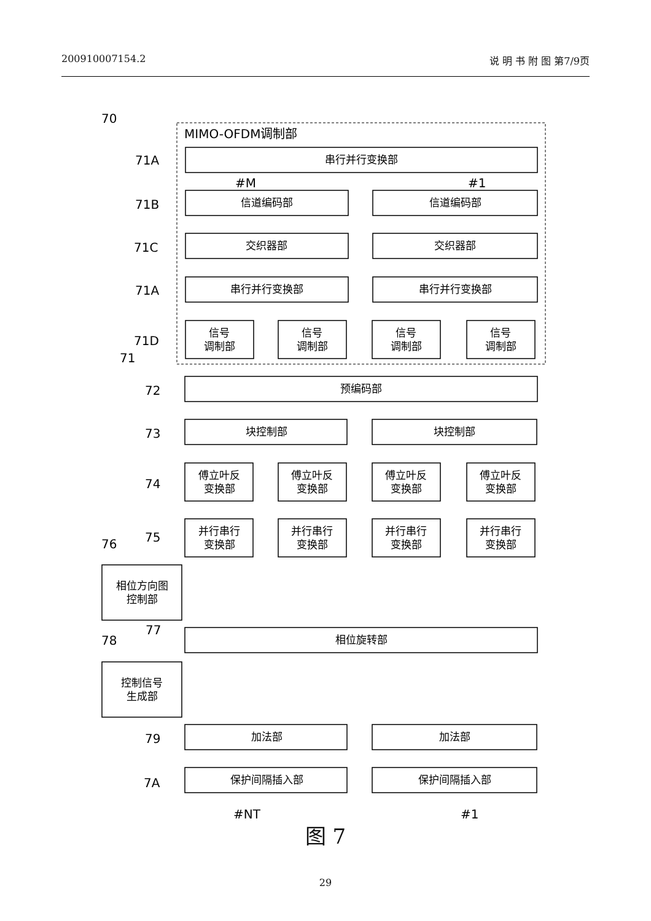200910007154.2 说 明 书 附 图 第7/9页
MIMO-OFDM调制部
串行并行变换部
信道编码部
信道编码部
交织器部
交织器部
串行并行变换部
串行并行变换部
信号
调制部
信号
调制部
信号
调制部
信号
调制部
预编码部
块控制部
块控制部
傅立叶反
变换部
傅立叶反
变换部
傅立叶反
变换部
傅立叶反
变换部
并行串行
变换部
并行串行
变换部
并行串行
变换部
并行串行
变换部
相位方向图
控制部
相位旋转部
控制信号
生成部
加法部
加法部
保护间隔插入部
保护间隔插入部
70
71A
71B
71C
71A
71D
71
72
73
74
75
76
77
78
79
7A
#M
#1
#NT
#1
图 7
29